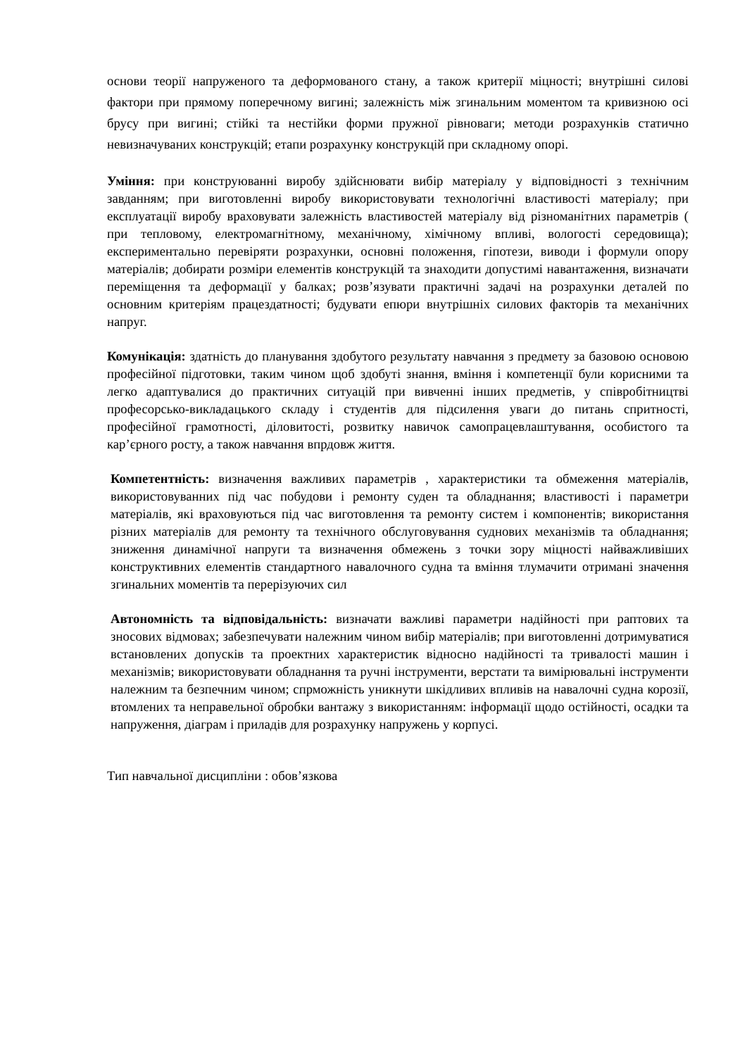основи теорії напруженого та деформованого стану, а також критерії міцності; внутрішні силові фактори при прямому поперечному вигині; залежність між згинальним моментом та кривизною осі брусу при вигині; стійкі та нестійки форми пружної рівноваги; методи розрахунків статично невизначуваних конструкцій; етапи розрахунку конструкцій при складному опорі.
Уміння: при конструюванні виробу здійснювати вибір матеріалу у відповідності з технічним завданням; при виготовленні виробу використовувати технологічні властивості матеріалу; при експлуатації виробу враховувати залежність властивостей матеріалу від різноманітних параметрів ( при тепловому, електромагнітному, механічному, хімічному впливі, вологості середовища); експериментально перевіряти розрахунки, основні положення, гіпотези, виводи і формули опору матеріалів; добирати розміри елементів конструкцій та знаходити допустимі навантаження, визначати переміщення та деформації у балках; розв’язувати практичні задачі на розрахунки деталей по основним критеріям працездатності; будувати епюри внутрішніх силових факторів та механічних напруг.
Комунікація: здатність до планування здобутого результату навчання з предмету за базовою основою професійної підготовки, таким чином щоб здобуті знання, вміння і компетенції були корисними та легко адаптувалися до практичних ситуацій при вивченні інших предметів, у співробітництві професорсько-викладацького складу і студентів для підсилення уваги до питань спритності, професійної грамотності, діловитості, розвитку навичок самопрацевлаштування, особистого та кар’єрного росту, а також навчання впрдовж життя.
Компетентність: визначення важливих параметрів , характеристики та обмеження матеріалів, використовуванних під час побудови і ремонту суден та обладнання; властивості і параметри матеріалів, які враховуються під час виготовлення та ремонту систем і компонентів; використання різних матеріалів для ремонту та технічного обслуговування суднових механізмів та обладнання; зниження динамічної напруги та визначення обмежень з точки зору міцності найважливіших конструктивних елементів стандартного навалочного судна та вміння тлумачити отримані значення згинальних моментів та перерізуючих сил
Автономність та відповідальність: визначати важливі параметри надійності при раптових та зносових відмовах; забезпечувати належним чином вибір матеріалів; при виготовленні дотримуватися встановлених допусків та проектних характеристик відносно надійності та тривалості машин і механізмів; використовувати обладнання та ручні інструменти, верстати та вимірювальні інструменти належним та безпечним чином; спрможність уникнути шкідливих впливів на навалочні судна корозії, втомлених та неправельної обробки вантажу з використанням: інформації щодо остійності, осадки та напруження, діаграм і приладів для розрахунку напружень у корпусі.
Тип навчальної дисципліни : обов’язкова